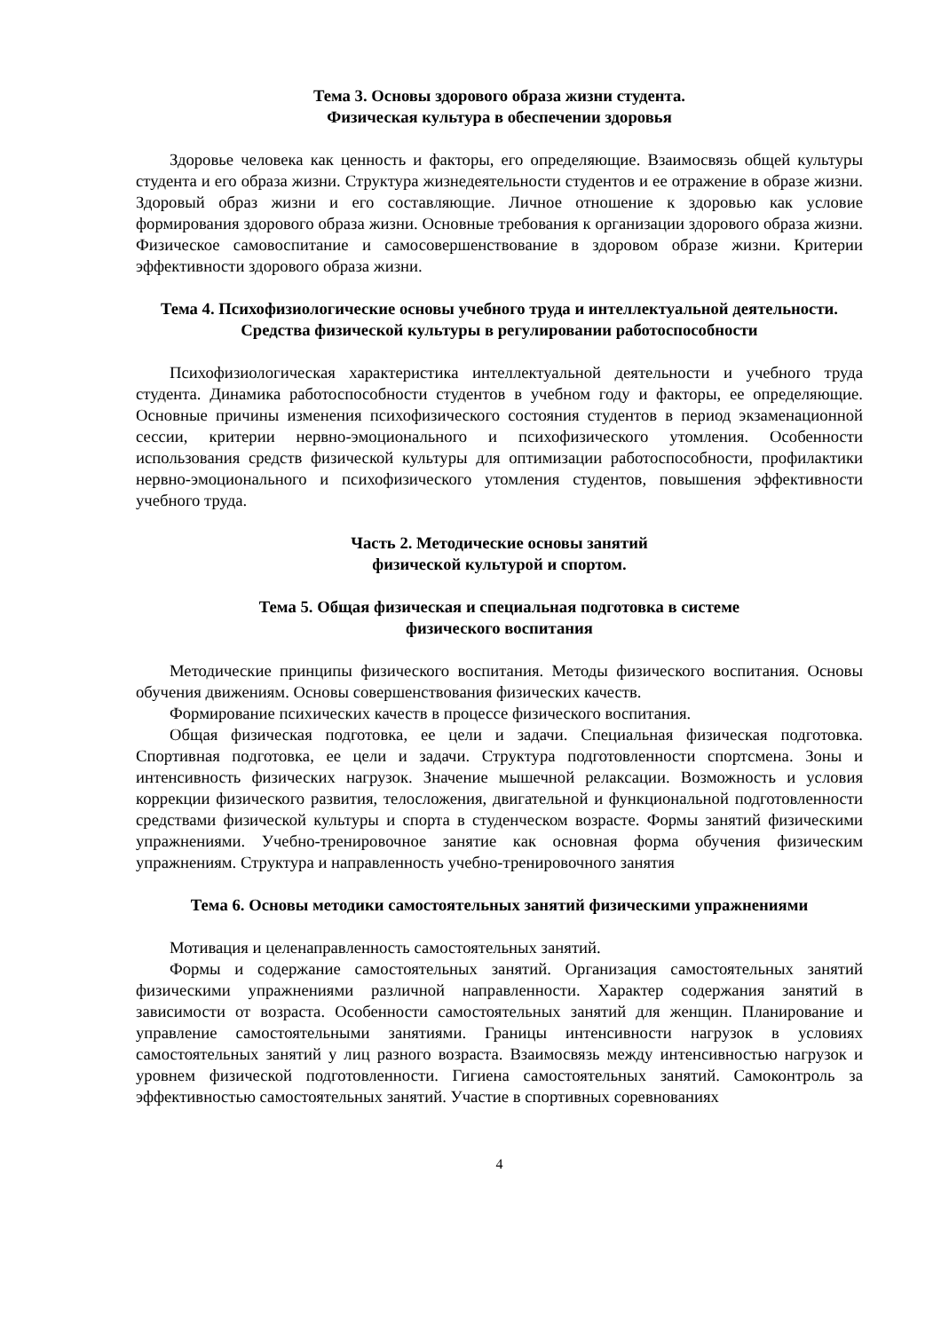Тема 3. Основы здорового образа жизни студента.
Физическая культура в обеспечении здоровья
Здоровье человека как ценность и факторы, его определяющие. Взаимосвязь общей культуры студента и его образа жизни. Структура жизнедеятельности студентов и ее отражение в образе жизни. Здоровый образ жизни и его составляющие. Личное отношение к здоровью как условие формирования здорового образа жизни. Основные требования к организации здорового образа жизни. Физическое самовоспитание и самосовершенствование в здоровом образе жизни. Критерии эффективности здорового образа жизни.
Тема 4. Психофизиологические основы учебного труда и интеллектуальной деятельности. Средства физической культуры в регулировании работоспособности
Психофизиологическая характеристика интеллектуальной деятельности и учебного труда студента. Динамика работоспособности студентов в учебном году и факторы, ее определяющие. Основные причины изменения психофизического состояния студентов в период экзаменационной сессии, критерии нервно-эмоционального и психофизического утомления. Особенности использования средств физической культуры для оптимизации работоспособности, профилактики нервно-эмоционального и психофизического утомления студентов, повышения эффективности учебного труда.
Часть 2. Методические основы занятий
физической культурой и спортом.
Тема 5. Общая физическая и специальная подготовка в системе
физического воспитания
Методические принципы физического воспитания. Методы физического воспитания. Основы обучения движениям. Основы совершенствования физических качеств.
Формирование психических качеств в процессе физического воспитания.
Общая физическая подготовка, ее цели и задачи. Специальная физическая подготовка. Спортивная подготовка, ее цели и задачи. Структура подготовленности спортсмена. Зоны и интенсивность физических нагрузок. Значение мышечной релаксации. Возможность и условия коррекции физического развития, телосложения, двигательной и функциональной подготовленности средствами физической культуры и спорта в студенческом возрасте. Формы занятий физическими упражнениями. Учебно-тренировочное занятие как основная форма обучения физическим упражнениям. Структура и направленность учебно-тренировочного занятия
Тема 6. Основы методики самостоятельных занятий физическими упражнениями
Мотивация и целенаправленность самостоятельных занятий.
Формы и содержание самостоятельных занятий. Организация самостоятельных занятий физическими упражнениями различной направленности. Характер содержания занятий в зависимости от возраста. Особенности самостоятельных занятий для женщин. Планирование и управление самостоятельными занятиями. Границы интенсивности нагрузок в условиях самостоятельных занятий у лиц разного возраста. Взаимосвязь между интенсивностью нагрузок и уровнем физической подготовленности. Гигиена самостоятельных занятий. Самоконтроль за эффективностью самостоятельных занятий. Участие в спортивных соревнованиях
4